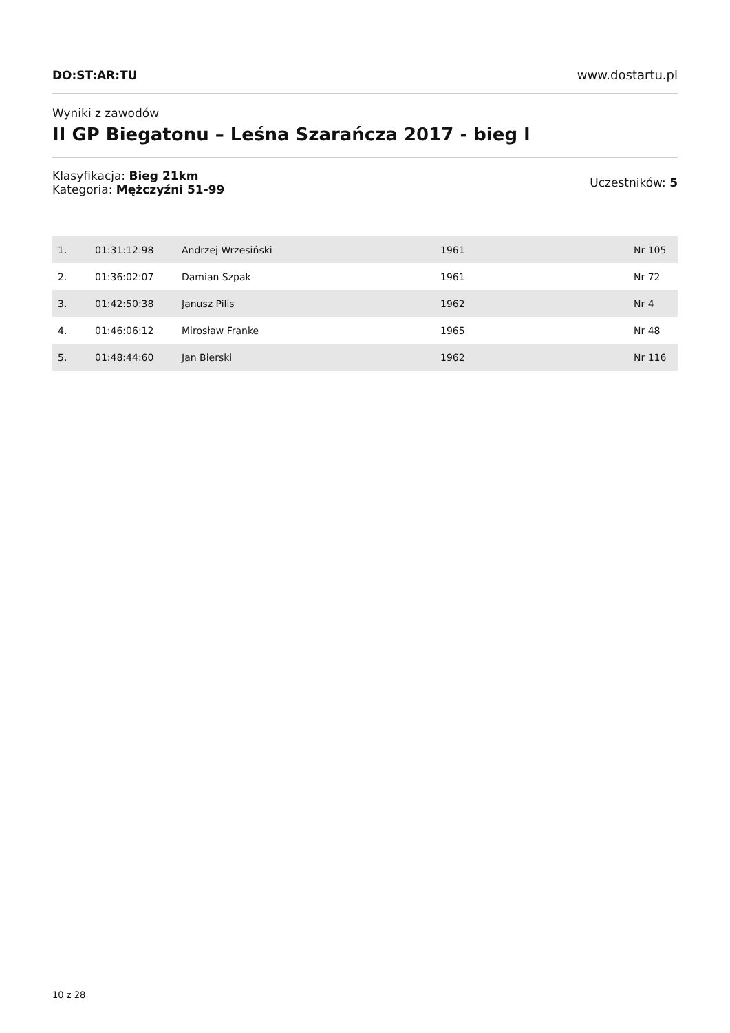DO:ST:AR:TU www.dostartu.pl
Wyniki z zawodów
II GP Biegatonu – Leśna Szarańcza 2017 - bieg I
Klasyfikacja: Bieg 21km
Kategoria: Mężczyźni 51-99
Uczestników: 5
| 1. | 01:31:12:98 | Andrzej Wrzesiński | 1961 | Nr 105 |
| 2. | 01:36:02:07 | Damian Szpak | 1961 | Nr 72 |
| 3. | 01:42:50:38 | Janusz Pilis | 1962 | Nr 4 |
| 4. | 01:46:06:12 | Mirosław Franke | 1965 | Nr 48 |
| 5. | 01:48:44:60 | Jan Bierski | 1962 | Nr 116 |
10 z 28